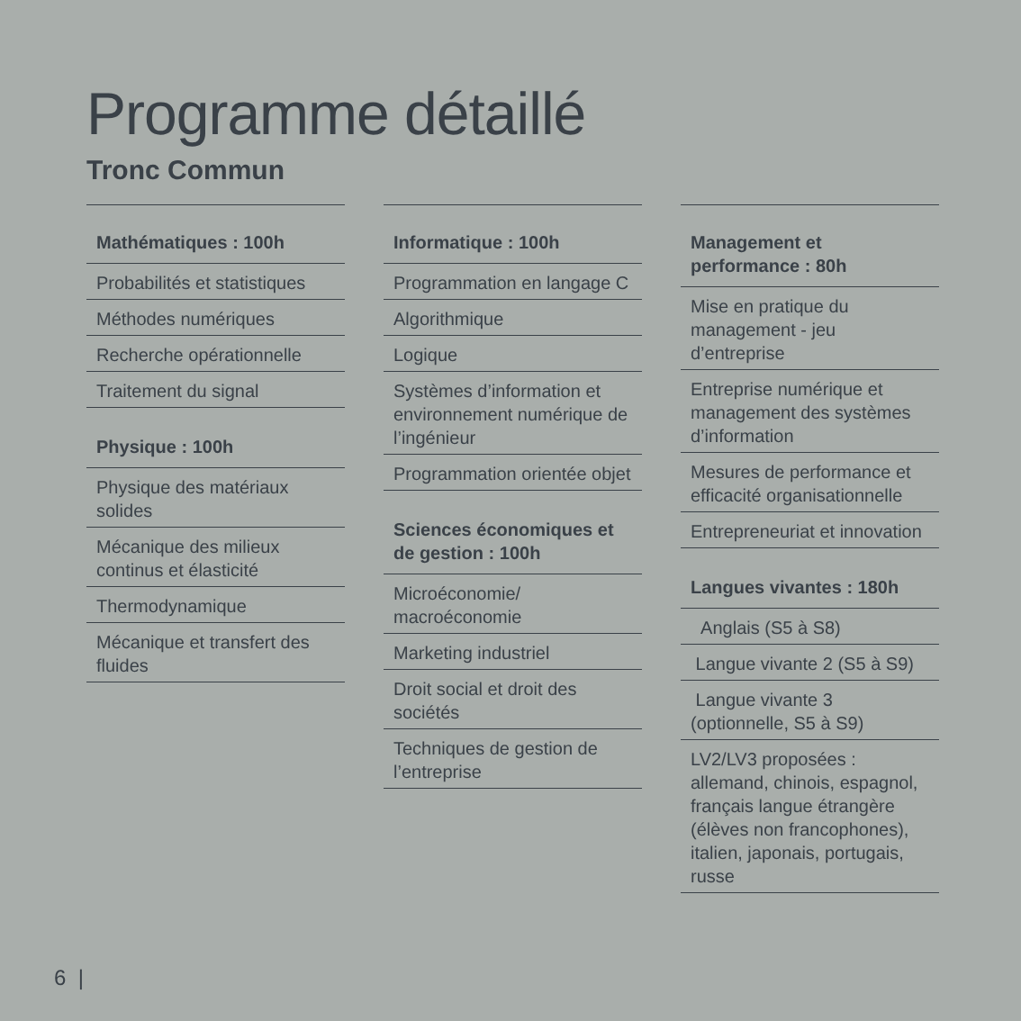Programme détaillé
Tronc Commun
Mathématiques : 100h
Probabilités et statistiques
Méthodes numériques
Recherche opérationnelle
Traitement du signal
Physique : 100h
Physique des matériaux solides
Mécanique des milieux continus et élasticité
Thermodynamique
Mécanique et transfert des fluides
Informatique : 100h
Programmation en langage C
Algorithmique
Logique
Systèmes d’information et environnement numérique de l’ingénieur
Programmation orientée objet
Sciences économiques et de gestion : 100h
Microéconomie/ macroéconomie
Marketing industriel
Droit social et droit des sociétés
Techniques de gestion de l’entreprise
Management et performance : 80h
Mise en pratique du management - jeu d’entreprise
Entreprise numérique et management des systèmes d’information
Mesures de performance et efficacité organisationnelle
Entrepreneuriat et innovation
Langues vivantes : 180h
Anglais (S5 à S8)
Langue vivante 2 (S5 à S9)
Langue vivante 3 (optionnelle, S5 à S9)
LV2/LV3 proposées : allemand, chinois, espagnol, français langue étrangère (élèves non francophones), italien, japonais, portugais, russe
6 |